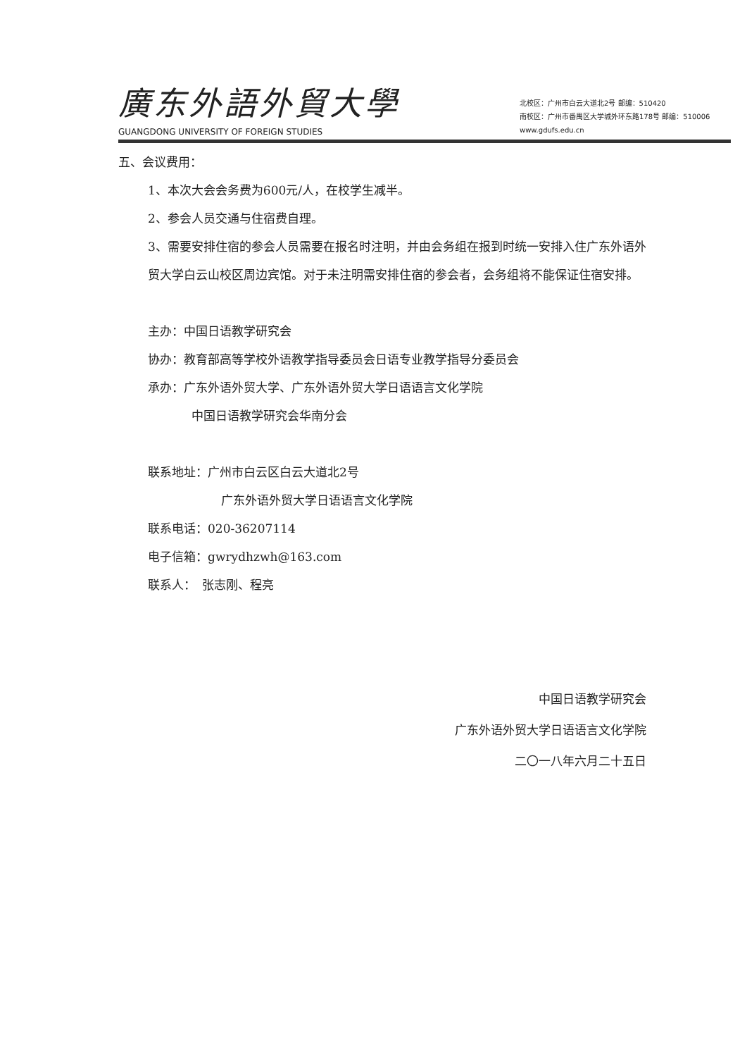廣东外語外貿大學
GUANGDONG UNIVERSITY OF FOREIGN STUDIES
北校区：广州市白云大道北2号 邮编：510420
南校区：广州市番禺区大学城外环东路178号 邮编：510006
www.gdufs.edu.cn
五、会议费用：
1、本次大会会务费为600元/人，在校学生减半。
2、参会人员交通与住宿费自理。
3、需要安排住宿的参会人员需要在报名时注明，并由会务组在报到时统一安排入住广东外语外贸大学白云山校区周边宾馆。对于未注明需安排住宿的参会者，会务组将不能保证住宿安排。
主办：中国日语教学研究会
协办：教育部高等学校外语教学指导委员会日语专业教学指导分委员会
承办：广东外语外贸大学、广东外语外贸大学日语语言文化学院
中国日语教学研究会华南分会
联系地址：广州市白云区白云大道北2号
广东外语外贸大学日语语言文化学院
联系电话：020-36207114
电子信箱：gwrydhzwh@163.com
联系人：　张志刚、程亮
中国日语教学研究会
广东外语外贸大学日语语言文化学院
二〇一八年六月二十五日